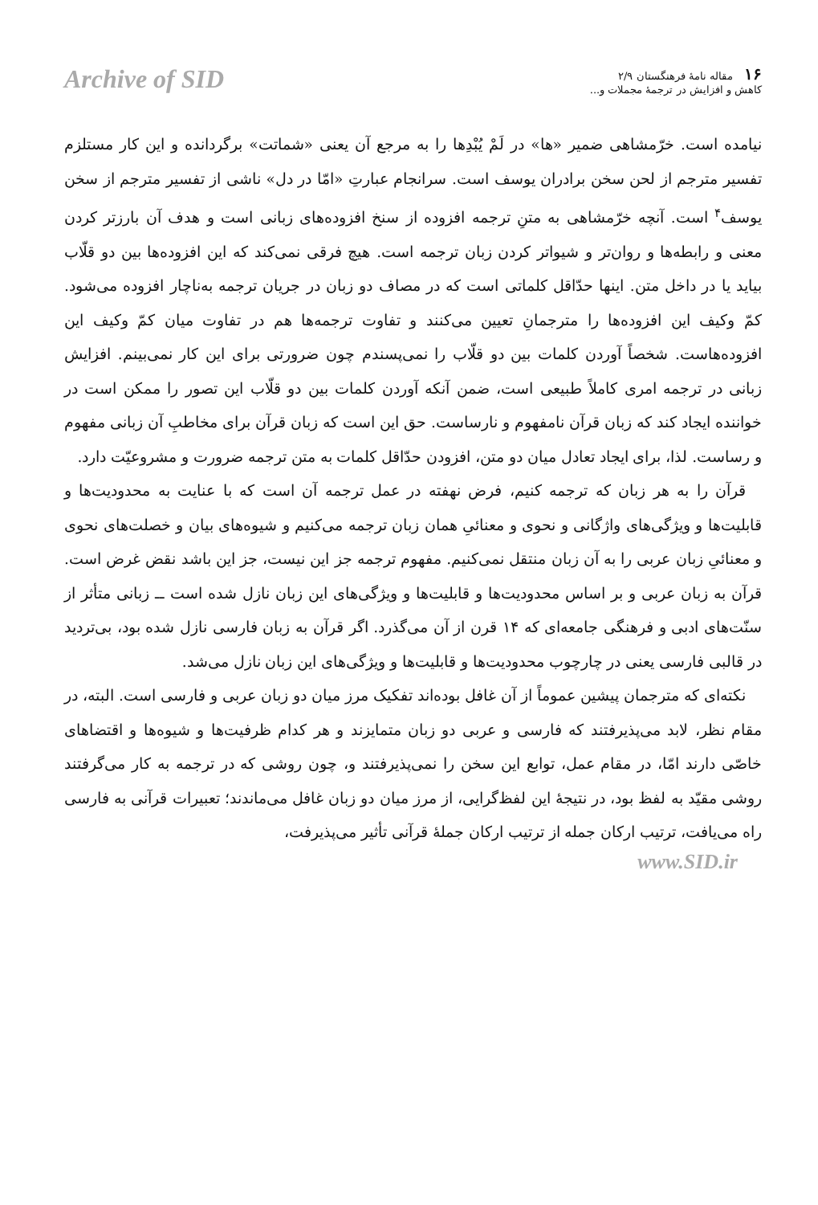Archive of SID
۱۶ مقاله نامهٔ فرهنگستان ۲/۹
کاهش و افزایش در ترجمهٔ مجملات و...
نیامده است. خرّمشاهی ضمیر «ها» در لَمْ یُبْدِها را به مرجع آن یعنی «شماتت» برگردانده و این کار مستلزم تفسیر مترجم از لحن سخن برادران یوسف است. سرانجام عبارتِ «امّا در دل» ناشی از تفسیر مترجم از سخن یوسف<sup>۴</sup> است. آنچه خرّمشاهی به متنِ ترجمه افزوده از سنخ افزوده‌های زبانی است و هدف آن بارزتر کردن معنی و رابطه‌ها و روان‌تر و شیواتر کردن زبان ترجمه است. هیچ فرقی نمی‌کند که این افزوده‌ها بین دو قلّاب بیاید یا در داخل متن. اینها حدّاقل کلماتی است که در مصاف دو زبان در جریان ترجمه به‌ناچار افزوده می‌شود. کمّ وکیف این افزوده‌ها را مترجمانِ تعیین می‌کنند و تفاوت ترجمه‌ها هم در تفاوت میان کمّ وکیف این افزوده‌هاست. شخصاً آوردن کلمات بین دو قلّاب را نمی‌پسندم چون ضرورتی برای این کار نمی‌بینم. افزایش زبانی در ترجمه امری کاملاً طبیعی است، ضمن آنکه آوردن کلمات بین دو قلّاب این تصور را ممکن است در خواننده ایجاد کند که زبان قرآن نامفهوم و نارساست. حق این است که زبان قرآن برای مخاطبِ آن زبانی مفهوم و رساست. لذا، برای ایجاد تعادل میان دو متن، افزودن حدّاقل کلمات به متن ترجمه ضرورت و مشروعیّت دارد.
قرآن را به هر زبان که ترجمه کنیم، فرض نهفته در عمل ترجمه آن است که با عنایت به محدودیت‌ها و قابلیت‌ها و ویژگی‌های واژگانی و نحوی و معنائیِ همان زبان ترجمه می‌کنیم و شیوه‌های بیان و خصلت‌های نحوی و معنائیِ زبان عربی را به آن زبان منتقل نمی‌کنیم. مفهوم ترجمه جز این نیست، جز این باشد نقض غرض است. قرآن به زبان عربی و بر اساس محدودیت‌ها و قابلیت‌ها و ویژگی‌های این زبان نازل شده است ــ زبانی متأثر از سنّت‌های ادبی و فرهنگی جامعه‌ای که ۱۴ قرن از آن می‌گذرد. اگر قرآن به زبان فارسی نازل شده بود، بی‌تردید در قالبی فارسی یعنی در چارچوب محدودیت‌ها و قابلیت‌ها و ویژگی‌های این زبان نازل می‌شد.
نکته‌ای که مترجمان پیشین عموماً از آن غافل بوده‌اند تفکیک مرز میان دو زبان عربی و فارسی است. البته، در مقام نظر، لابد می‌پذیرفتند که فارسی و عربی دو زبان متمایزند و هر کدام ظرفیت‌ها و شیوه‌ها و اقتضاهای خاصّی دارند امّا، در مقام عمل، توابع این سخن را نمی‌پذیرفتند و، چون روشی که در ترجمه به کار می‌گرفتند روشی مقیّد به لفظ بود، در نتیجهٔ این لفظ‌گرایی، از مرز میان دو زبان غافل می‌ماندند؛ تعبیرات قرآنی به فارسی راه می‌یافت، ترتیب ارکان جمله از ترتیب ارکان جملهٔ قرآنی تأثیر می‌پذیرفت،
www.SID.ir